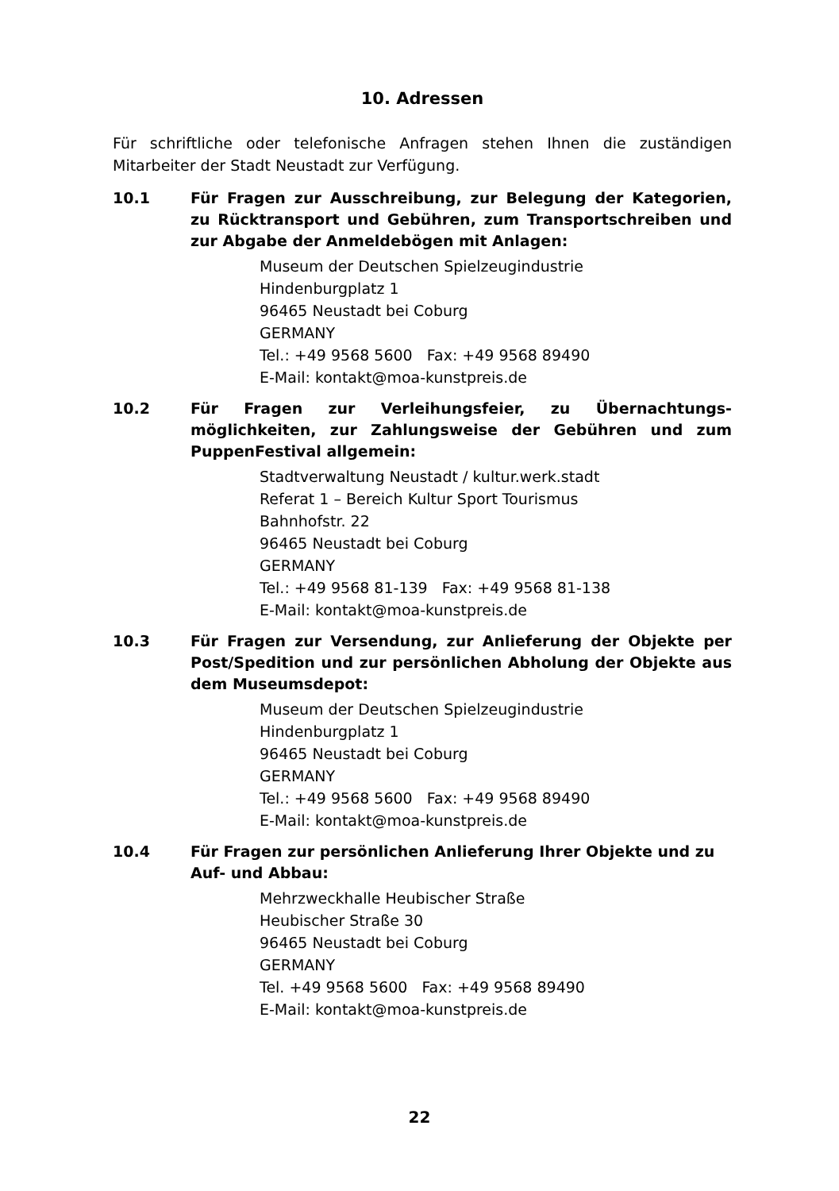10. Adressen
Für schriftliche oder telefonische Anfragen stehen Ihnen die zuständigen Mitarbeiter der Stadt Neustadt zur Verfügung.
10.1 Für Fragen zur Ausschreibung, zur Belegung der Kategorien, zu Rücktransport und Gebühren, zum Transportschreiben und zur Abgabe der Anmeldebögen mit Anlagen:
Museum der Deutschen Spielzeugindustrie
Hindenburgplatz 1
96465 Neustadt bei Coburg
GERMANY
Tel.: +49 9568 5600 Fax: +49 9568 89490
E-Mail: kontakt@moa-kunstpreis.de
10.2 Für Fragen zur Verleihungsfeier, zu Übernachtungs­möglichkeiten, zur Zahlungsweise der Gebühren und zum PuppenFestival allgemein:
Stadtverwaltung Neustadt / kultur.werk.stadt
Referat 1 – Bereich Kultur Sport Tourismus
Bahnhofstr. 22
96465 Neustadt bei Coburg
GERMANY
Tel.: +49 9568 81-139 Fax: +49 9568 81-138
E-Mail: kontakt@moa-kunstpreis.de
10.3 Für Fragen zur Versendung, zur Anlieferung der Objekte per Post/Spedition und zur persönlichen Abholung der Objekte aus dem Museumsdepot:
Museum der Deutschen Spielzeugindustrie
Hindenburgplatz 1
96465 Neustadt bei Coburg
GERMANY
Tel.: +49 9568 5600 Fax: +49 9568 89490
E-Mail: kontakt@moa-kunstpreis.de
10.4 Für Fragen zur persönlichen Anlieferung Ihrer Objekte und zu Auf- und Abbau:
Mehrzweckhalle Heubischer Straße
Heubischer Straße 30
96465 Neustadt bei Coburg
GERMANY
Tel. +49 9568 5600 Fax: +49 9568 89490
E-Mail: kontakt@moa-kunstpreis.de
22